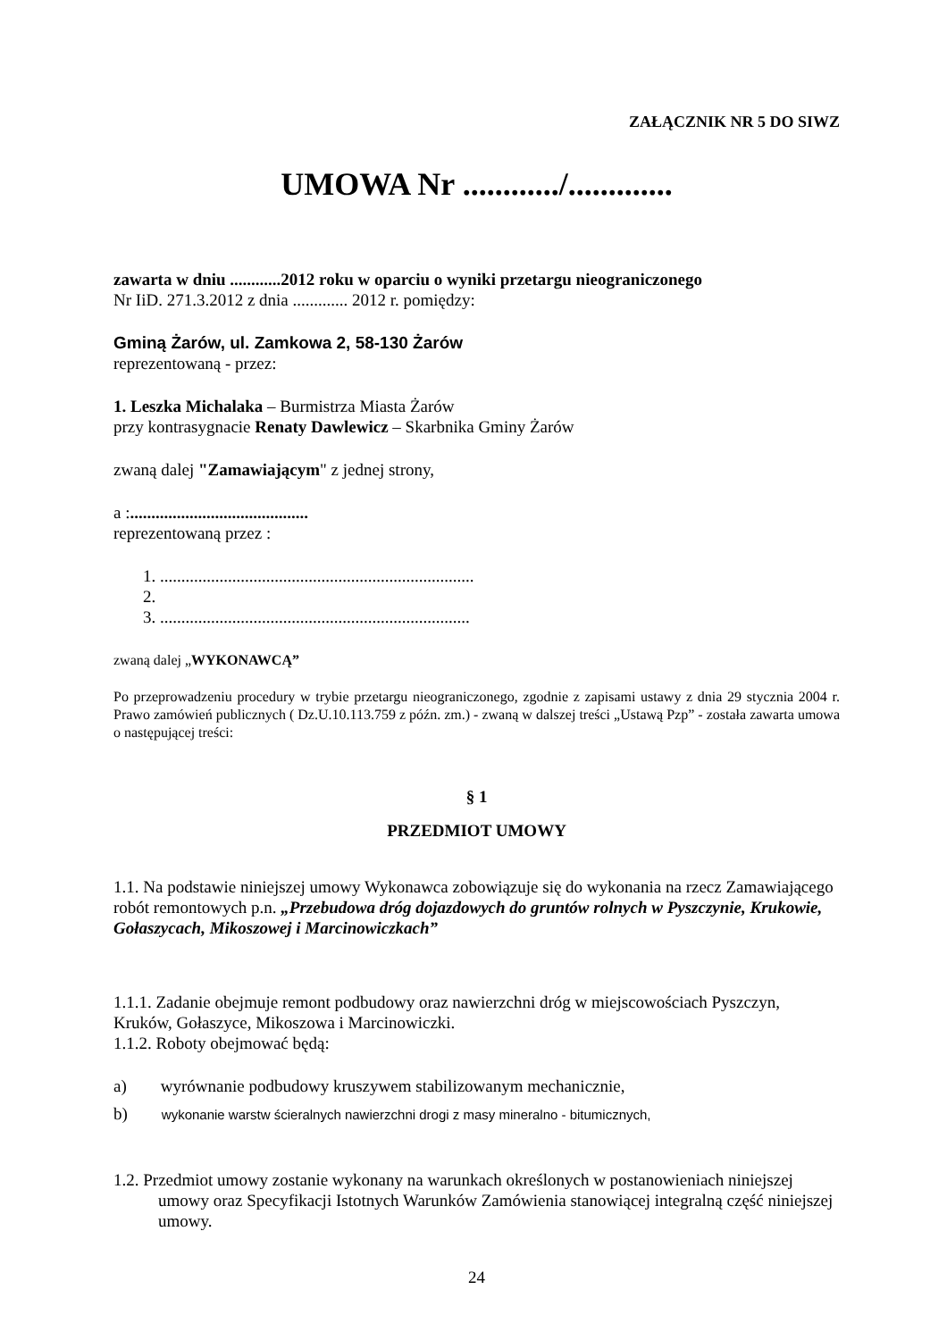ZAŁĄCZNIK NR 5 DO SIWZ
UMOWA Nr ............/.............
zawarta w dniu ............2012 roku w oparciu o wyniki przetargu nieograniczonego
Nr IiD. 271.3.2012 z dnia ............. 2012 r. pomiędzy:
Gminą Żarów, ul. Zamkowa 2, 58-130 Żarów
reprezentowaną - przez:
1. Leszka Michalaka – Burmistrza Miasta Żarów
przy kontrasygnacie Renaty Dawlewicz – Skarbnika Gminy Żarów
zwaną dalej "Zamawiającym" z jednej strony,
a :..........................................
reprezentowaną przez :
1. ..........................................................................
2.
3. .........................................................................
zwaną dalej „WYKONAWCĄ”
Po przeprowadzeniu procedury w trybie przetargu nieograniczonego, zgodnie z zapisami ustawy z dnia 29 stycznia 2004 r. Prawo zamówień publicznych ( Dz.U.10.113.759 z późn. zm.) - zwaną w dalszej treści „Ustawą Pzp” - została zawarta umowa o następującej treści:
§ 1
PRZEDMIOT UMOWY
1.1. Na podstawie niniejszej umowy Wykonawca zobowiązuje się do wykonania na rzecz Zamawiającego robót remontowych p.n. „Przebudowa dróg dojazdowych do gruntów rolnych w Pyszczynie, Krukowie, Gołaszycach, Mikoszowej i Marcinowiczkach”
1.1.1. Zadanie obejmuje remont podbudowy oraz nawierzchni dróg w miejscowościach Pyszczyn, Kruków, Gołaszyce, Mikoszowa i Marcinowiczki.
1.1.2. Roboty obejmować będą:
a) wyrównanie podbudowy kruszywem stabilizowanym mechanicznie,
b) wykonanie warstw ścieralnych nawierzchni drogi z masy mineralno - bitumicznych,
1.2. Przedmiot umowy zostanie wykonany na warunkach określonych w postanowieniach niniejszej umowy oraz Specyfikacji Istotnych Warunków Zamówienia stanowiącej integralną część niniejszej umowy.
24